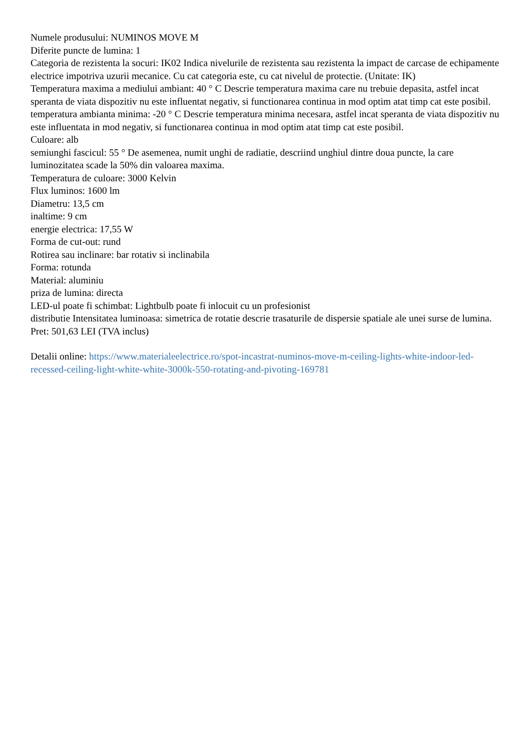Numele produsului: NUMINOS MOVE M
Diferite puncte de lumina: 1
Categoria de rezistenta la socuri: IK02 Indica nivelurile de rezistenta sau rezistenta la impact de carcase de echipamente electrice impotriva uzurii mecanice. Cu cat categoria este, cu cat nivelul de protectie. (Unitate: IK)
Temperatura maxima a mediului ambiant: 40 ° C Descrie temperatura maxima care nu trebuie depasita, astfel incat speranta de viata dispozitiv nu este influentat negativ, si functionarea continua in mod optim atat timp cat este posibil.
temperatura ambianta minima: -20 ° C Descrie temperatura minima necesara, astfel incat speranta de viata dispozitiv nu este influentata in mod negativ, si functionarea continua in mod optim atat timp cat este posibil.
Culoare: alb
semiunghi fascicul: 55 ° De asemenea, numit unghi de radiatie, descriind unghiul dintre doua puncte, la care luminozitatea scade la 50% din valoarea maxima.
Temperatura de culoare: 3000 Kelvin
Flux luminos: 1600 lm
Diametru: 13,5 cm
inaltime: 9 cm
energie electrica: 17,55 W
Forma de cut-out: rund
Rotirea sau inclinare: bar rotativ si inclinabila
Forma: rotunda
Material: aluminiu
priza de lumina: directa
LED-ul poate fi schimbat: Lightbulb poate fi inlocuit cu un profesionist
distributie Intensitatea luminoasa: simetrica de rotatie descrie trasaturile de dispersie spatiale ale unei surse de lumina.
Pret: 501,63 LEI (TVA inclus)
Detalii online: https://www.materialeelectrice.ro/spot-incastrat-numinos-move-m-ceiling-lights-white-indoor-led-recessed-ceiling-light-white-white-3000k-550-rotating-and-pivoting-169781